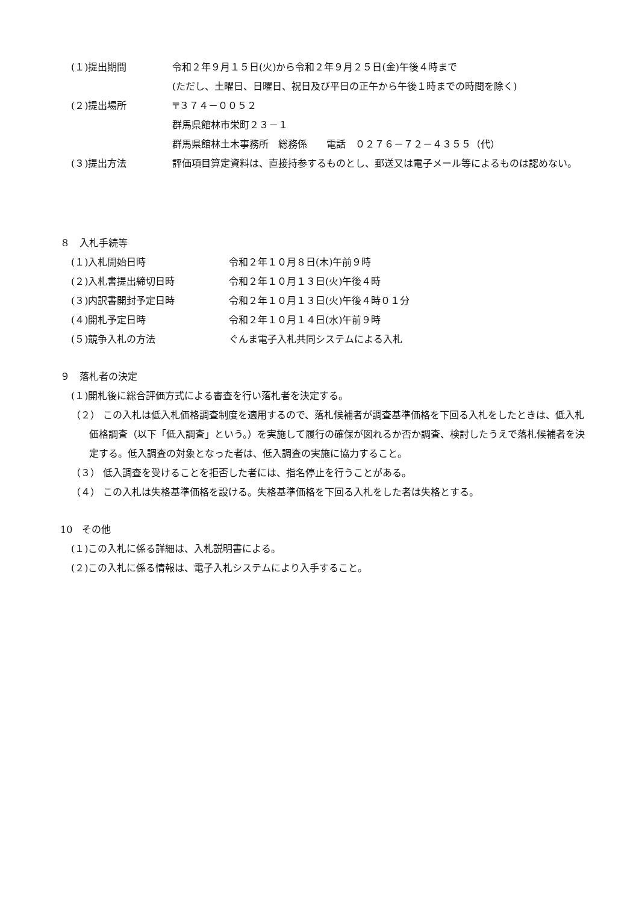(１)提出期間 令和２年９月１５日(火)から令和２年９月２５日(金)午後４時まで
(ただし、土曜日、日曜日、祝日及び平日の正午から午後１時までの時間を除く)
(２)提出場所 〒３７４－００５２
群馬県館林市栄町２３－１
群馬県館林土木事務所　総務係　　電話　０２７６－７２－４３５５（代）
(３)提出方法 評価項目算定資料は、直接持参するものとし、郵送又は電子メール等によるものは認めない。
８　入札手続等
(１)入札開始日時 令和２年１０月８日(木)午前９時
(２)入札書提出締切日時 令和２年１０月１３日(火)午後４時
(３)内訳書開封予定日時 令和２年１０月１３日(火)午後４時０１分
(４)開札予定日時 令和２年１０月１４日(水)午前９時
(５)競争入札の方法 ぐんま電子入札共同システムによる入札
９　落札者の決定
(１)開札後に総合評価方式による審査を行い落札者を決定する。
（２） この入札は低入札価格調査制度を適用するので、落札候補者が調査基準価格を下回る入札をしたときは、低入札価格調査（以下「低入調査」という。）を実施して履行の確保が図れるか否か調査、検討したうえで落札候補者を決定する。低入調査の対象となった者は、低入調査の実施に協力すること。
（３） 低入調査を受けることを拒否した者には、指名停止を行うことがある。
（４） この入札は失格基準価格を設ける。失格基準価格を下回る入札をした者は失格とする。
10　その他
(１)この入札に係る詳細は、入札説明書による。
(２)この入札に係る情報は、電子入札システムにより入手すること。